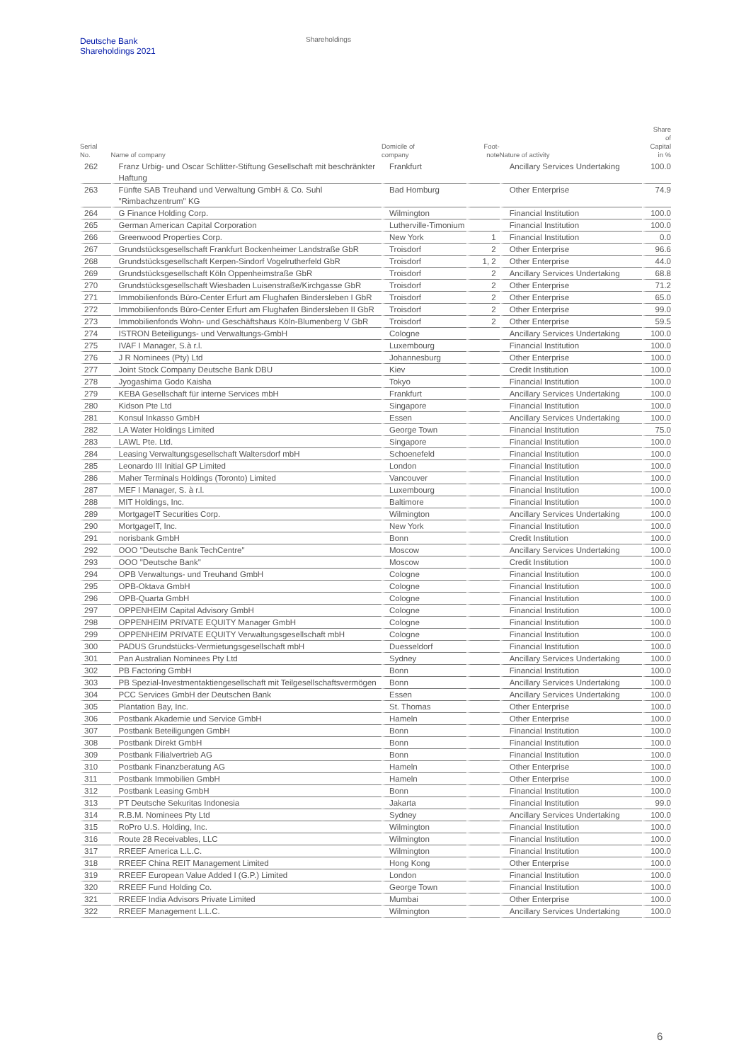Deutsche Bank
Shareholdings 2021
Shareholdings
| Serial No. | Name of company | Domicile of company | Foot- note | Nature of activity | Share of Capital in % |
| --- | --- | --- | --- | --- | --- |
| 262 | Franz Urbig- und Oscar Schlitter-Stiftung Gesellschaft mit beschränkter Haftung | Frankfurt | | Ancillary Services Undertaking | 100.0 |
| 263 | Fünfte SAB Treuhand und Verwaltung GmbH & Co. Suhl "Rimbachzentrum" KG | Bad Homburg | | Other Enterprise | 74.9 |
| 264 | G Finance Holding Corp. | Wilmington | | Financial Institution | 100.0 |
| 265 | German American Capital Corporation | Lutherville-Timonium | | Financial Institution | 100.0 |
| 266 | Greenwood Properties Corp. | New York | 1 | Financial Institution | 0.0 |
| 267 | Grundstücksgesellschaft Frankfurt Bockenheimer Landstraße GbR | Troisdorf | 2 | Other Enterprise | 96.6 |
| 268 | Grundstücksgesellschaft Kerpen-Sindorf Vogelrutherfeld GbR | Troisdorf | 1, 2 | Other Enterprise | 44.0 |
| 269 | Grundstücksgesellschaft Köln Oppenheimstraße GbR | Troisdorf | 2 | Ancillary Services Undertaking | 68.8 |
| 270 | Grundstücksgesellschaft Wiesbaden Luisenstraße/Kirchgasse GbR | Troisdorf | 2 | Other Enterprise | 71.2 |
| 271 | Immobilienfonds Büro-Center Erfurt am Flughafen Bindersleben I GbR | Troisdorf | 2 | Other Enterprise | 65.0 |
| 272 | Immobilienfonds Büro-Center Erfurt am Flughafen Bindersleben II GbR | Troisdorf | 2 | Other Enterprise | 99.0 |
| 273 | Immobilienfonds Wohn- und Geschäftshaus Köln-Blumenberg V GbR | Troisdorf | 2 | Other Enterprise | 59.5 |
| 274 | ISTRON Beteiligungs- und Verwaltungs-GmbH | Cologne | | Ancillary Services Undertaking | 100.0 |
| 275 | IVAF I Manager, S.à r.l. | Luxembourg | | Financial Institution | 100.0 |
| 276 | J R Nominees (Pty) Ltd | Johannesburg | | Other Enterprise | 100.0 |
| 277 | Joint Stock Company Deutsche Bank DBU | Kiev | | Credit Institution | 100.0 |
| 278 | Jyogashima Godo Kaisha | Tokyo | | Financial Institution | 100.0 |
| 279 | KEBA Gesellschaft für interne Services mbH | Frankfurt | | Ancillary Services Undertaking | 100.0 |
| 280 | Kidson Pte Ltd | Singapore | | Financial Institution | 100.0 |
| 281 | Konsul Inkasso GmbH | Essen | | Ancillary Services Undertaking | 100.0 |
| 282 | LA Water Holdings Limited | George Town | | Financial Institution | 75.0 |
| 283 | LAWL Pte. Ltd. | Singapore | | Financial Institution | 100.0 |
| 284 | Leasing Verwaltungsgesellschaft Waltersdorf mbH | Schoenefeld | | Financial Institution | 100.0 |
| 285 | Leonardo III Initial GP Limited | London | | Financial Institution | 100.0 |
| 286 | Maher Terminals Holdings (Toronto) Limited | Vancouver | | Financial Institution | 100.0 |
| 287 | MEF I Manager, S. à r.l. | Luxembourg | | Financial Institution | 100.0 |
| 288 | MIT Holdings, Inc. | Baltimore | | Financial Institution | 100.0 |
| 289 | MortgageIT Securities Corp. | Wilmington | | Ancillary Services Undertaking | 100.0 |
| 290 | MortgageIT, Inc. | New York | | Financial Institution | 100.0 |
| 291 | norisbank GmbH | Bonn | | Credit Institution | 100.0 |
| 292 | OOO "Deutsche Bank TechCentre" | Moscow | | Ancillary Services Undertaking | 100.0 |
| 293 | OOO "Deutsche Bank" | Moscow | | Credit Institution | 100.0 |
| 294 | OPB Verwaltungs- und Treuhand GmbH | Cologne | | Financial Institution | 100.0 |
| 295 | OPB-Oktava GmbH | Cologne | | Financial Institution | 100.0 |
| 296 | OPB-Quarta GmbH | Cologne | | Financial Institution | 100.0 |
| 297 | OPPENHEIM Capital Advisory GmbH | Cologne | | Financial Institution | 100.0 |
| 298 | OPPENHEIM PRIVATE EQUITY Manager GmbH | Cologne | | Financial Institution | 100.0 |
| 299 | OPPENHEIM PRIVATE EQUITY Verwaltungsgesellschaft mbH | Cologne | | Financial Institution | 100.0 |
| 300 | PADUS Grundstücks-Vermietungsgesellschaft mbH | Duesseldorf | | Financial Institution | 100.0 |
| 301 | Pan Australian Nominees Pty Ltd | Sydney | | Ancillary Services Undertaking | 100.0 |
| 302 | PB Factoring GmbH | Bonn | | Financial Institution | 100.0 |
| 303 | PB Spezial-Investmentaktiengesellschaft mit Teilgesellschaftsvermögen | Bonn | | Ancillary Services Undertaking | 100.0 |
| 304 | PCC Services GmbH der Deutschen Bank | Essen | | Ancillary Services Undertaking | 100.0 |
| 305 | Plantation Bay, Inc. | St. Thomas | | Other Enterprise | 100.0 |
| 306 | Postbank Akademie und Service GmbH | Hameln | | Other Enterprise | 100.0 |
| 307 | Postbank Beteiligungen GmbH | Bonn | | Financial Institution | 100.0 |
| 308 | Postbank Direkt GmbH | Bonn | | Financial Institution | 100.0 |
| 309 | Postbank Filialvertrieb AG | Bonn | | Financial Institution | 100.0 |
| 310 | Postbank Finanzberatung AG | Hameln | | Other Enterprise | 100.0 |
| 311 | Postbank Immobilien GmbH | Hameln | | Other Enterprise | 100.0 |
| 312 | Postbank Leasing GmbH | Bonn | | Financial Institution | 100.0 |
| 313 | PT Deutsche Sekuritas Indonesia | Jakarta | | Financial Institution | 99.0 |
| 314 | R.B.M. Nominees Pty Ltd | Sydney | | Ancillary Services Undertaking | 100.0 |
| 315 | RoPro U.S. Holding, Inc. | Wilmington | | Financial Institution | 100.0 |
| 316 | Route 28 Receivables, LLC | Wilmington | | Financial Institution | 100.0 |
| 317 | RREEF America L.L.C. | Wilmington | | Financial Institution | 100.0 |
| 318 | RREEF China REIT Management Limited | Hong Kong | | Other Enterprise | 100.0 |
| 319 | RREEF European Value Added I (G.P.) Limited | London | | Financial Institution | 100.0 |
| 320 | RREEF Fund Holding Co. | George Town | | Financial Institution | 100.0 |
| 321 | RREEF India Advisors Private Limited | Mumbai | | Other Enterprise | 100.0 |
| 322 | RREEF Management L.L.C. | Wilmington | | Ancillary Services Undertaking | 100.0 |
6